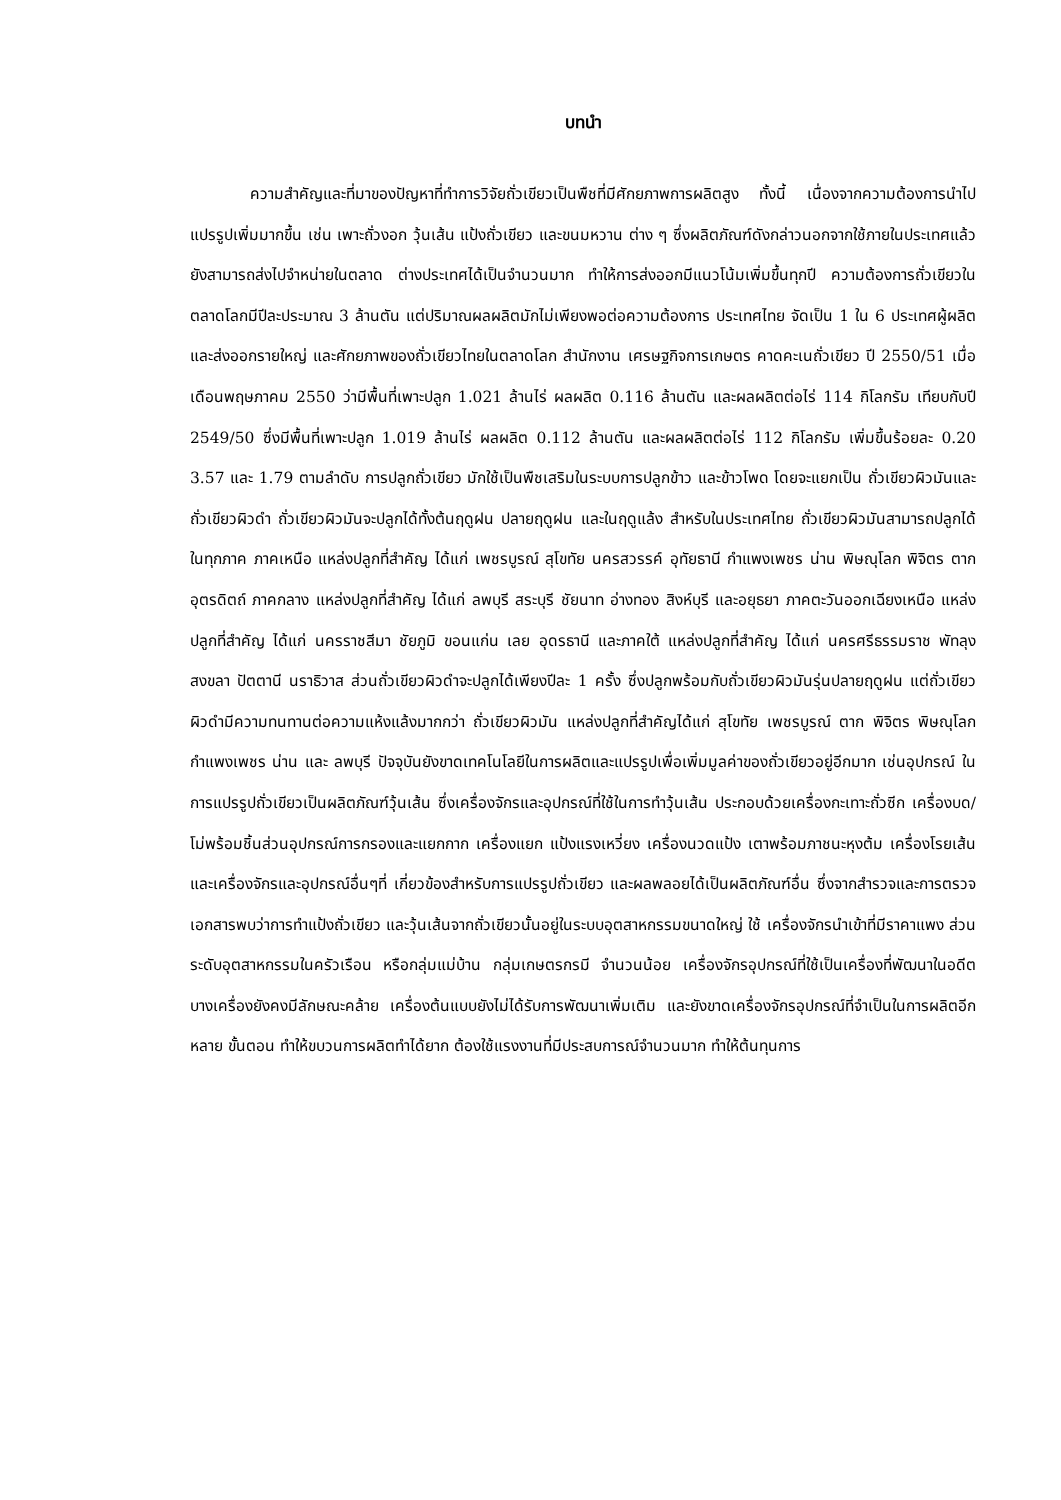บทนำ
ความสำคัญและที่มาของปัญหาที่ทำการวิจัยถั่วเขียวเป็นพืชที่มีศักยภาพการผลิตสูง ทั้งนี้ เนื่องจากความต้องการนำไปแปรรูปเพิ่มมากขึ้น เช่น เพาะถั่วงอก วุ้นเส้น แป้งถั่วเขียว และขนมหวาน ต่าง ๆ ซึ่งผลิตภัณฑ์ดังกล่าวนอกจากใช้ภายในประเทศแล้ว ยังสามารถส่งไปจำหน่ายในตลาด ต่างประเทศได้เป็นจำนวนมาก ทำให้การส่งออกมีแนวโน้มเพิ่มขึ้นทุกปี ความต้องการถั่วเขียวใน ตลาดโลกมีปีละประมาณ 3 ล้านตัน แต่ปริมาณผลผลิตมักไม่เพียงพอต่อความต้องการ ประเทศไทย จัดเป็น 1 ใน 6 ประเทศผู้ผลิตและส่งออกรายใหญ่ และศักยภาพของถั่วเขียวไทยในตลาดโลก สำนักงาน เศรษฐกิจการเกษตร คาดคะเนถั่วเขียว ปี 2550/51 เมื่อเดือนพฤษภาคม 2550 ว่ามีพื้นที่เพาะปลูก 1.021 ล้านไร่ ผลผลิต 0.116 ล้านตัน และผลผลิตต่อไร่ 114 กิโลกรัม เทียบกับปี 2549/50 ซึ่งมีพื้นที่เพาะปลูก 1.019 ล้านไร่ ผลผลิต 0.112 ล้านตัน และผลผลิตต่อไร่ 112 กิโลกรัม เพิ่มขึ้นร้อยละ 0.20 3.57 และ 1.79 ตามลำดับ การปลูกถั่วเขียว มักใช้เป็นพืชเสริมในระบบการปลูกข้าว และข้าวโพด โดยจะแยกเป็น ถั่วเขียวผิวมันและถั่วเขียวผิวดำ ถั่วเขียวผิวมันจะปลูกได้ทั้งต้นฤดูฝน ปลายฤดูฝน และในฤดูแล้ง สำหรับในประเทศไทย ถั่วเขียวผิวมันสามารถปลูกได้ในทุกภาค ภาคเหนือ แหล่งปลูกที่สำคัญ ได้แก่ เพชรบูรณ์ สุโขทัย นครสวรรค์ อุทัยธานี กำแพงเพชร น่าน พิษณุโลก พิจิตร ตาก อุตรดิตถ์ ภาคกลาง แหล่งปลูกที่สำคัญ ได้แก่ ลพบุรี สระบุรี ชัยนาท อ่างทอง สิงห์บุรี และอยุธยา ภาคตะวันออกเฉียงเหนือ แหล่งปลูกที่สำคัญ ได้แก่ นครราชสีมา ชัยภูมิ ขอนแก่น เลย อุดรธานี และภาคใต้ แหล่งปลูกที่สำคัญ ได้แก่ นครศรีธรรมราช พัทลุง สงขลา ปัตตานี นราธิวาส ส่วนถั่วเขียวผิวดำจะปลูกได้เพียงปีละ 1 ครั้ง ซึ่งปลูกพร้อมกับถั่วเขียวผิวมันรุ่นปลายฤดูฝน แต่ถั่วเขียวผิวดำมีความทนทานต่อความแห้งแล้งมากกว่า ถั่วเขียวผิวมัน แหล่งปลูกที่สำคัญได้แก่ สุโขทัย เพชรบูรณ์ ตาก พิจิตร พิษณุโลก กำแพงเพชร น่าน และ ลพบุรี ปัจจุบันยังขาดเทคโนโลยีในการผลิตและแปรรูปเพื่อเพิ่มมูลค่าของถั่วเขียวอยู่อีกมาก เช่นอุปกรณ์ ในการแปรรูปถั่วเขียวเป็นผลิตภัณฑ์วุ้นเส้น ซึ่งเครื่องจักรและอุปกรณ์ที่ใช้ในการทำวุ้นเส้น ประกอบด้วยเครื่องกะเทาะถั่วซีก เครื่องบด/โม่พร้อมชิ้นส่วนอุปกรณ์การกรองและแยกกาก เครื่องแยก แป้งแรงเหวี่ยง เครื่องนวดแป้ง เตาพร้อมภาชนะหุงต้ม เครื่องโรยเส้น และเครื่องจักรและอุปกรณ์อื่นๆที่ เกี่ยวข้องสำหรับการแปรรูปถั่วเขียว และผลพลอยได้เป็นผลิตภัณฑ์อื่น ซึ่งจากสำรวจและการตรวจ เอกสารพบว่าการทำแป้งถั่วเขียว และวุ้นเส้นจากถั่วเขียวนั้นอยู่ในระบบอุตสาหกรรมขนาดใหญ่ ใช้ เครื่องจักรนำเข้าที่มีราคาแพง ส่วนระดับอุตสาหกรรมในครัวเรือน หรือกลุ่มแม่บ้าน กลุ่มเกษตรกรมี จำนวนน้อย เครื่องจักรอุปกรณ์ที่ใช้เป็นเครื่องที่พัฒนาในอดีต บางเครื่องยังคงมีลักษณะคล้าย เครื่องต้นแบบยังไม่ได้รับการพัฒนาเพิ่มเติม และยังขาดเครื่องจักรอุปกรณ์ที่จำเป็นในการผลิตอีกหลาย ขั้นตอน ทำให้ขบวนการผลิตทำได้ยาก ต้องใช้แรงงานที่มีประสบการณ์จำนวนมาก ทำให้ต้นทุนการ